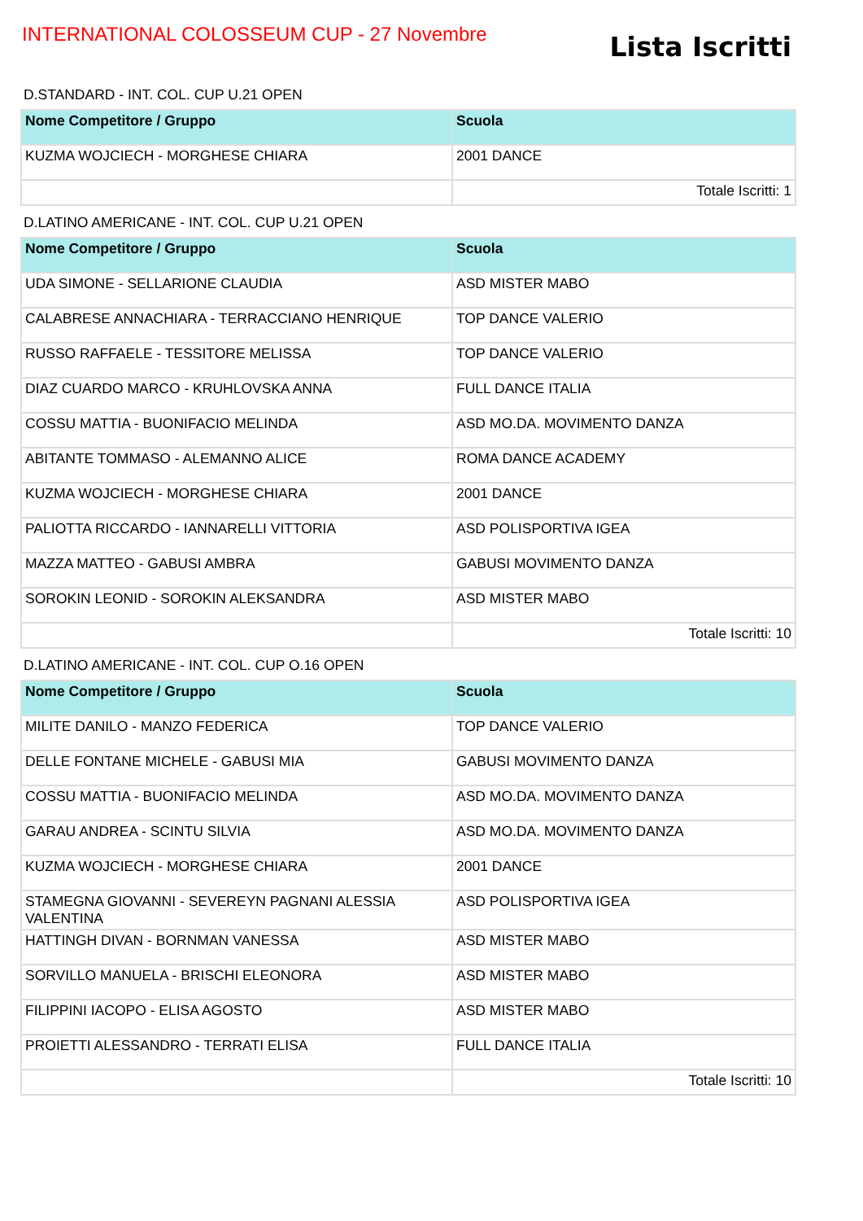INTERNATIONAL COLOSSEUM CUP - 27 Novembre
Lista Iscritti
D.STANDARD - INT. COL. CUP U.21 OPEN
| Nome Competitore / Gruppo | Scuola |
| --- | --- |
| KUZMA WOJCIECH - MORGHESE CHIARA | 2001 DANCE |
| | Totale Iscritti: 1 |
D.LATINO AMERICANE - INT. COL. CUP U.21 OPEN
| Nome Competitore / Gruppo | Scuola |
| --- | --- |
| UDA SIMONE - SELLARIONE CLAUDIA | ASD MISTER MABO |
| CALABRESE ANNACHIARA - TERRACCIANO HENRIQUE | TOP DANCE VALERIO |
| RUSSO RAFFAELE - TESSITORE MELISSA | TOP DANCE VALERIO |
| DIAZ CUARDO MARCO - KRUHLOVSKA ANNA | FULL DANCE ITALIA |
| COSSU MATTIA - BUONIFACIO MELINDA | ASD MO.DA. MOVIMENTO DANZA |
| ABITANTE TOMMASO - ALEMANNO ALICE | ROMA DANCE ACADEMY |
| KUZMA WOJCIECH - MORGHESE CHIARA | 2001 DANCE |
| PALIOTTA RICCARDO - IANNARELLI VITTORIA | ASD POLISPORTIVA IGEA |
| MAZZA MATTEO - GABUSI AMBRA | GABUSI MOVIMENTO DANZA |
| SOROKIN LEONID - SOROKIN ALEKSANDRA | ASD MISTER MABO |
| | Totale Iscritti: 10 |
D.LATINO AMERICANE - INT. COL. CUP O.16 OPEN
| Nome Competitore / Gruppo | Scuola |
| --- | --- |
| MILITE DANILO - MANZO FEDERICA | TOP DANCE VALERIO |
| DELLE FONTANE MICHELE - GABUSI MIA | GABUSI MOVIMENTO DANZA |
| COSSU MATTIA - BUONIFACIO MELINDA | ASD MO.DA. MOVIMENTO DANZA |
| GARAU ANDREA - SCINTU SILVIA | ASD MO.DA. MOVIMENTO DANZA |
| KUZMA WOJCIECH - MORGHESE CHIARA | 2001 DANCE |
| STAMEGNA GIOVANNI - SEVEREYN PAGNANI ALESSIA VALENTINA | ASD POLISPORTIVA IGEA |
| HATTINGH DIVAN - BORNMAN VANESSA | ASD MISTER MABO |
| SORVILLO MANUELA - BRISCHI ELEONORA | ASD MISTER MABO |
| FILIPPINI IACOPO - ELISA AGOSTO | ASD MISTER MABO |
| PROIETTI ALESSANDRO - TERRATI ELISA | FULL DANCE ITALIA |
| | Totale Iscritti: 10 |